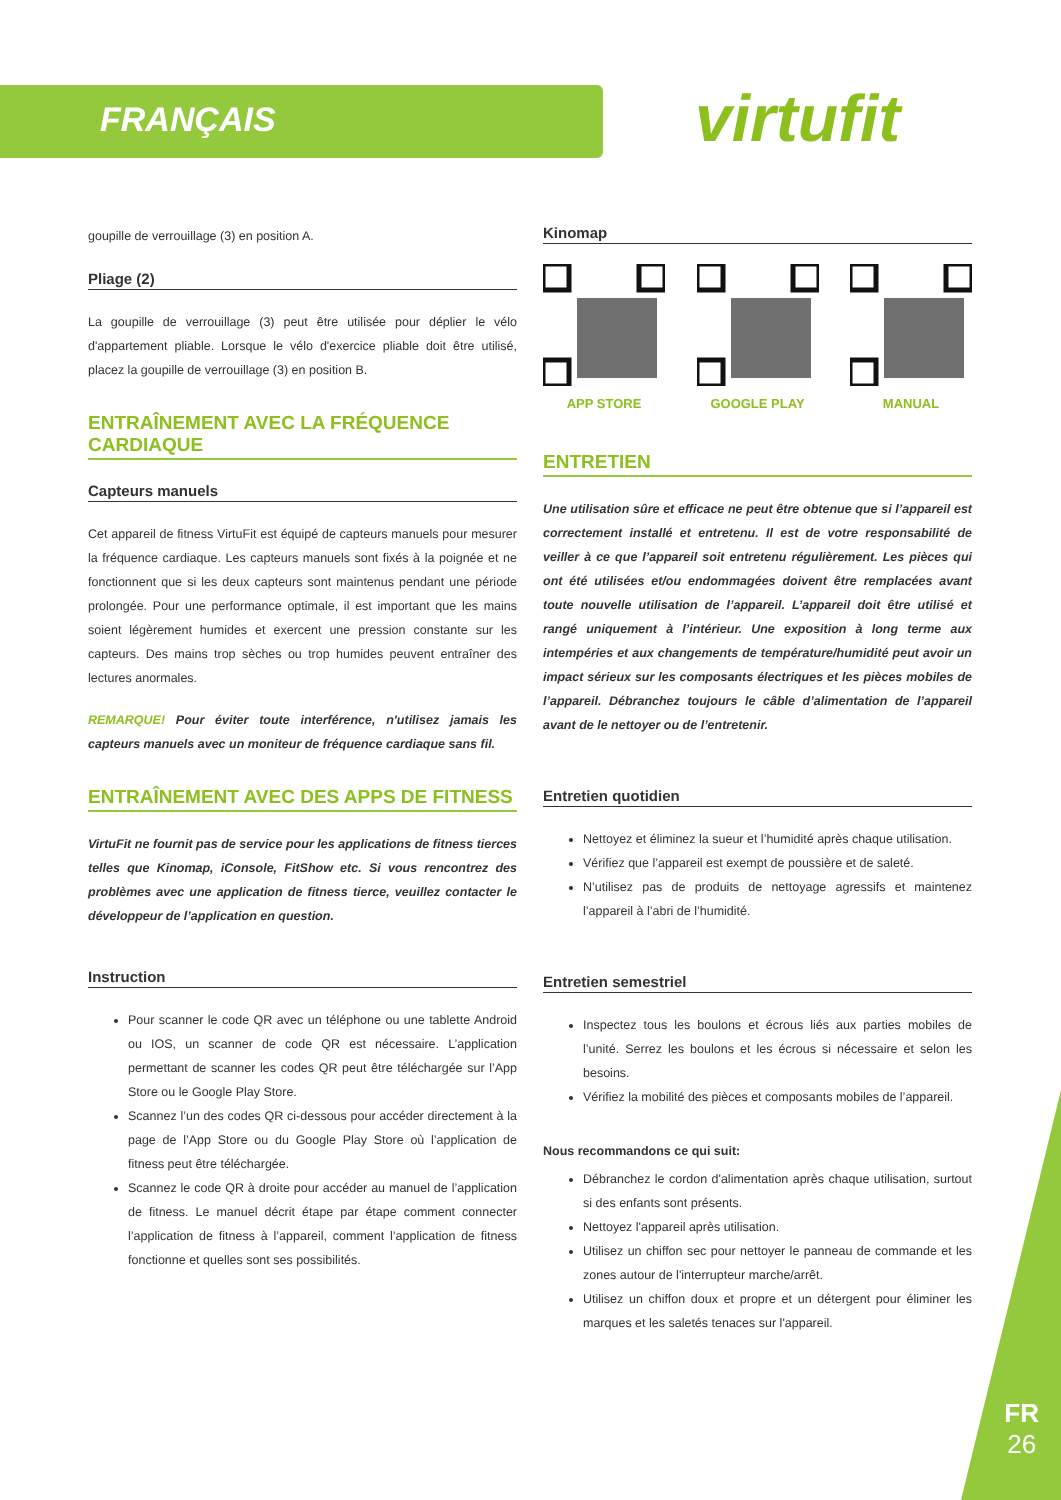FRANÇAIS virtufit
goupille de verrouillage (3) en position A.
Pliage (2)
La goupille de verrouillage (3) peut être utilisée pour déplier le vélo d'appartement pliable. Lorsque le vélo d'exercice pliable doit être utilisé, placez la goupille de verrouillage (3) en position B.
ENTRAÎNEMENT AVEC LA FRÉQUENCE CARDIAQUE
Capteurs manuels
Cet appareil de fitness VirtuFit est équipé de capteurs manuels pour mesurer la fréquence cardiaque. Les capteurs manuels sont fixés à la poignée et ne fonctionnent que si les deux capteurs sont maintenus pendant une période prolongée. Pour une performance optimale, il est important que les mains soient légèrement humides et exercent une pression constante sur les capteurs. Des mains trop sèches ou trop humides peuvent entraîner des lectures anormales.
REMARQUE! Pour éviter toute interférence, n'utilisez jamais les capteurs manuels avec un moniteur de fréquence cardiaque sans fil.
ENTRAÎNEMENT AVEC DES APPS DE FITNESS
VirtuFit ne fournit pas de service pour les applications de fitness tierces telles que Kinomap, iConsole, FitShow etc. Si vous rencontrez des problèmes avec une application de fitness tierce, veuillez contacter le développeur de l’application en question.
Instruction
Pour scanner le code QR avec un téléphone ou une tablette Android ou IOS, un scanner de code QR est nécessaire. L’application permettant de scanner les codes QR peut être téléchargée sur l’App Store ou le Google Play Store.
Scannez l’un des codes QR ci-dessous pour accéder directement à la page de l’App Store ou du Google Play Store où l’application de fitness peut être téléchargée.
Scannez le code QR à droite pour accéder au manuel de l’application de fitness. Le manuel décrit étape par étape comment connecter l’application de fitness à l’appareil, comment l’application de fitness fonctionne et quelles sont ses possibilités.
Kinomap
APP STORE GOOGLE PLAY MANUAL
ENTRETIEN
Une utilisation sûre et efficace ne peut être obtenue que si l’appareil est correctement installé et entretenu. Il est de votre responsabilité de veiller à ce que l’appareil soit entretenu régulièrement. Les pièces qui ont été utilisées et/ou endommagées doivent être remplacées avant toute nouvelle utilisation de l’appareil. L’appareil doit être utilisé et rangé uniquement à l’intérieur. Une exposition à long terme aux intempéries et aux changements de température/humidité peut avoir un impact sérieux sur les composants électriques et les pièces mobiles de l’appareil. Débranchez toujours le câble d’alimentation de l’appareil avant de le nettoyer ou de l’entretenir.
Entretien quotidien
Nettoyez et éliminez la sueur et l’humidité après chaque utilisation.
Vérifiez que l’appareil est exempt de poussière et de saleté.
N’utilisez pas de produits de nettoyage agressifs et maintenez l’appareil à l’abri de l’humidité.
Entretien semestriel
Inspectez tous les boulons et écrous liés aux parties mobiles de l’unité. Serrez les boulons et les écrous si nécessaire et selon les besoins.
Vérifiez la mobilité des pièces et composants mobiles de l’appareil.
Nous recommandons ce qui suit:
Débranchez le cordon d'alimentation après chaque utilisation, surtout si des enfants sont présents.
Nettoyez l'appareil après utilisation.
Utilisez un chiffon sec pour nettoyer le panneau de commande et les zones autour de l'interrupteur marche/arrêt.
Utilisez un chiffon doux et propre et un détergent pour éliminer les marques et les saletés tenaces sur l'appareil.
FR
26